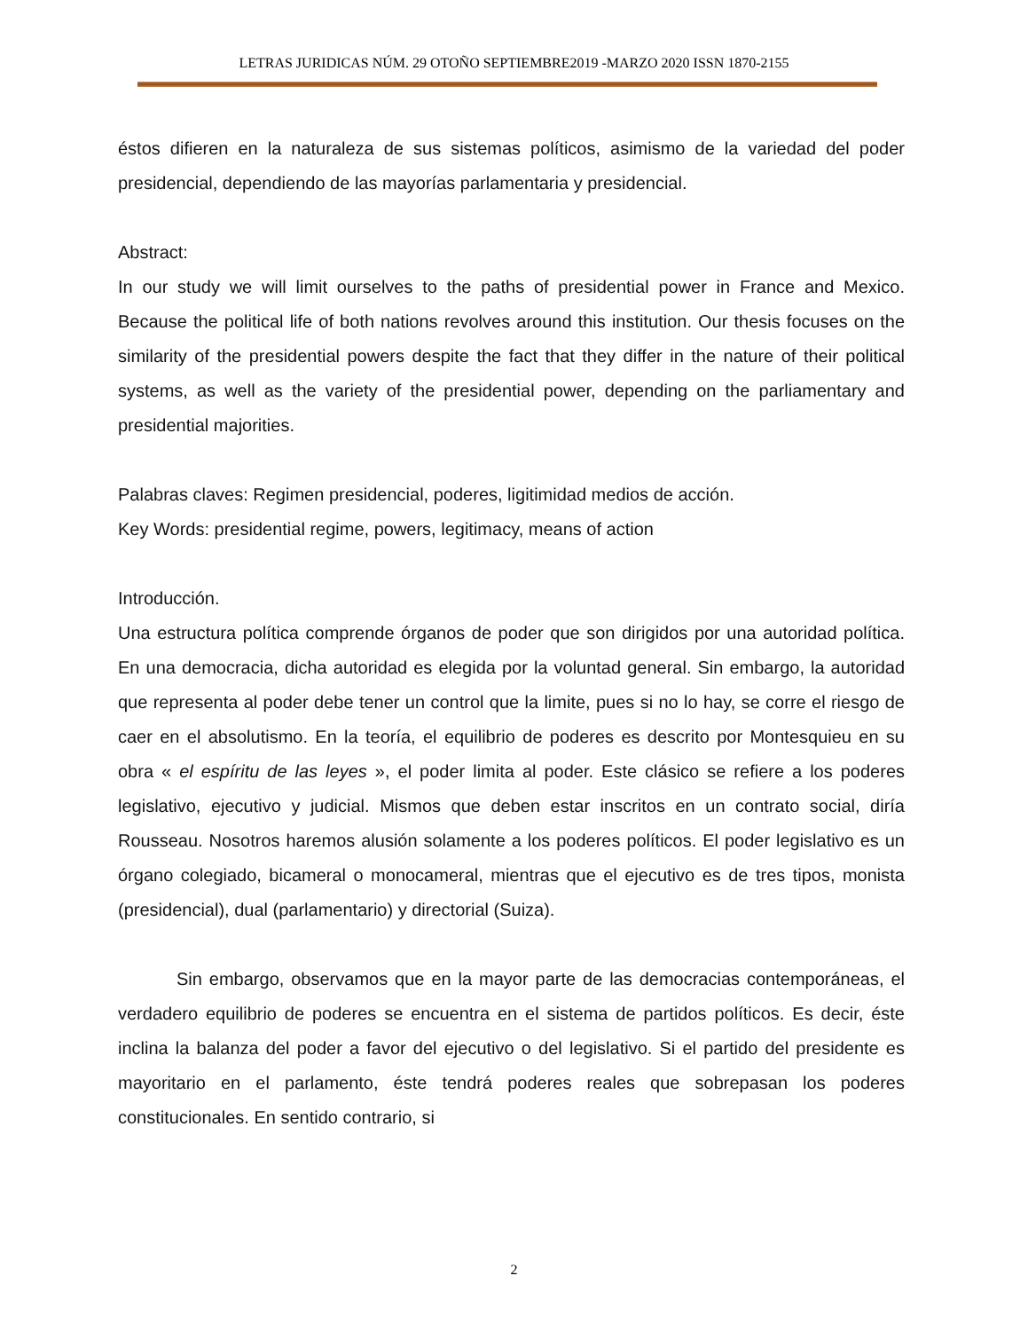LETRAS JURIDICAS NÚM. 29 OTOÑO SEPTIEMBRE2019 -MARZO 2020 ISSN 1870-2155
éstos difieren en la naturaleza de sus sistemas políticos, asimismo de la variedad del poder presidencial, dependiendo de las mayorías parlamentaria y presidencial.
Abstract:
In our study we will limit ourselves to the paths of presidential power in France and Mexico. Because the political life of both nations revolves around this institution. Our thesis focuses on the similarity of the presidential powers despite the fact that they differ in the nature of their political systems, as well as the variety of the presidential power, depending on the parliamentary and presidential majorities.
Palabras claves: Regimen presidencial, poderes, ligitimidad medios de acción.
Key Words: presidential regime, powers, legitimacy, means of action
Introducción.
Una estructura política comprende órganos de poder que son dirigidos por una autoridad política. En una democracia, dicha autoridad es elegida por la voluntad general. Sin embargo, la autoridad que representa al poder debe tener un control que la limite, pues si no lo hay, se corre el riesgo de caer en el absolutismo. En la teoría, el equilibrio de poderes es descrito por Montesquieu en su obra « el espíritu de las leyes », el poder limita al poder. Este clásico se refiere a los poderes legislativo, ejecutivo y judicial. Mismos que deben estar inscritos en un contrato social, diría Rousseau. Nosotros haremos alusión solamente a los poderes políticos. El poder legislativo es un órgano colegiado, bicameral o monocameral, mientras que el ejecutivo es de tres tipos, monista (presidencial), dual (parlamentario) y directorial (Suiza).
Sin embargo, observamos que en la mayor parte de las democracias contemporáneas, el verdadero equilibrio de poderes se encuentra en el sistema de partidos políticos. Es decir, éste inclina la balanza del poder a favor del ejecutivo o del legislativo. Si el partido del presidente es mayoritario en el parlamento, éste tendrá poderes reales que sobrepasan los poderes constitucionales. En sentido contrario, si
2